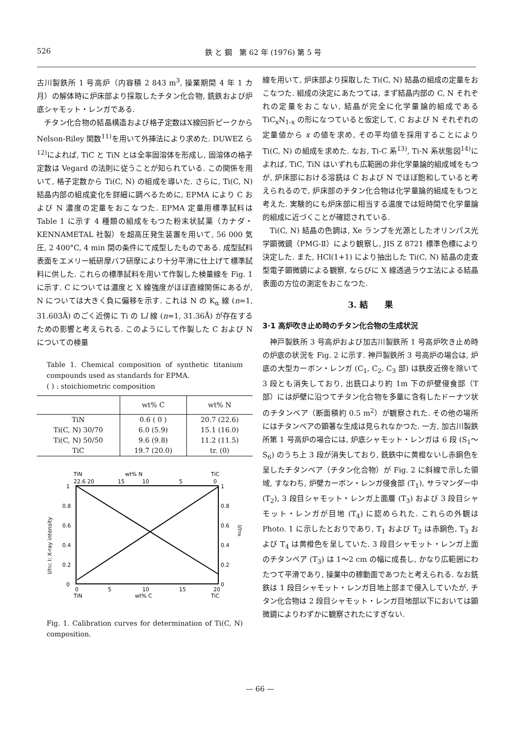526 鉄 と 鋼　第 62 年 (1976) 第 5 号
古川製鉄所 1 号高炉（内容積 2 843 m<sup>3</sup>, 操業期間 4 年 1 カ月）の解体時に炉床部より採取したチタン化合物, 銑鉄および炉底シャモット・レンガである.
チタン化合物の結晶構造および格子定数はX線回折ピークから Nelson-Riley 関数<sup>11)</sup>を用いて外挿法により求めた. DUWEZ ら<sup>12)</sup>によれば, TiC と TiN とは全率固溶体を形成し, 固溶体の格子定数は Vegard の法則に従うことが知られている. この関係を用いて, 格子定数から Ti(C, N) の組成を導いた. さらに, Ti(C, N) 結晶内部の組成変化を詳細に調べるために, EPMA により C および N 濃度の定量をおこなつた. EPMA 定量用標準試料は Table 1 に示す 4 種類の組成をもつた粉末状試薬（カナダ・KENNAMETAL 社製）を超高圧発生装置を用いて, 56 000 気圧, 2 400°C, 4 min 間の条件にて成型したものである. 成型試料表面をエメリー紙研摩バフ研摩により十分平滑に仕上げて標準試料に供した. これらの標準試料を用いて作製した検量線を Fig. 1 に示す. C については濃度と X 線強度がほぼ直線関係にあるが, N については大きく負に偏移を示す. これは N の K<sub>α</sub> 線 (n=1, 31.603Å) のごく近傍に Ti の Ll 線 (n=1, 31.36Å) が存在するための影響と考えられる. このようにして作製した C および N についての検量
Table 1. Chemical composition of synthetic titanium compounds used as standards for EPMA.
( ) : stoichiometric composition
| | wt% C | wt% N |
| --- | --- | --- |
| TiN | 0.6 ( 0 ) | 20.7 (22.6) |
| Ti(C, N) 30/70 | 6.0 (5.9) | 15.1 (16.0) |
| Ti(C, N) 50/50 | 9.6 (9.8) | 11.2 (11.5) |
| TiC | 19.7 (20.0) | tr. (0) |
TiN
wt% N
TiC
22.6 20
15
10
5
0
1
0.8
0.6
0.4
0.2
0
1
0.8
0.6
0.4
0.2
0
0
5
10
15
20
TiN
wt% C
TiC
I/ITiC I: X-ray intensity
I/ITiN
Fig. 1. Calibration curves for determination of Ti(C, N) composition.
線を用いて, 炉床部より採取した Ti(C, N) 結晶の組成の定量をおこなつた. 組成の決定にあたつては, まず結晶内部の C, N それぞれの定量をおこない, 結晶が完全に化学量論的組成である TiC<sub>x</sub>N<sub>1-x</sub> の形になつていると仮定して, C および N それぞれの定量値から x の値を求め, その平均値を採用することにより Ti(C, N) の組成を求めた. なお, Ti-C 系<sup>13)</sup>, Ti-N 系状態図<sup>14)</sup>によれば, TiC, TiN はいずれも広範囲の非化学量論的組成域をもつが, 炉床部における溶銑は C および N でほぼ飽和していると考えられるので, 炉床部のチタン化合物は化学量論的組成をもつと考えた. 実験的にも炉床部に相当する温度では短時間で化学量論的組成に近づくことが確認されている.
Ti(C, N) 結晶の色調は, Xe ランプを光源としたオリンパス光学顕微鏡（PMG-Ⅱ）により観察し, JIS Z 8721 標準色標により決定した. また, HCl(1+1) により抽出した Ti(C, N) 結晶の走査型電子顕微鏡による観察, ならびに X 線透過ラウエ法による結晶表面の方位の測定をおこなつた.
3. 結　　果
3·1 高炉吹き止め時のチタン化合物の生成状況
神戸製鉄所 3 号高炉および加古川製鉄所 1 号高炉吹き止め時の炉底の状況を Fig. 2 に示す. 神戸製鉄所 3 号高炉の場合は, 炉底の大型カーボン・レンガ (C<sub>1</sub>, C<sub>2</sub>, C<sub>3</sub> 部) は鉄皮近傍を除いて 3 段とも消失しており, 出銑口より約 1m 下の炉壁侵食部（T 部）には炉壁に沿つてチタン化合物を多量に含有したドーナツ状のチタンベア（断面積約 0.5 m<sup>2</sup>）が観察された. その他の場所にはチタンベアの顕著な生成は見られなかつた. 一方, 加古川製鉄所第 1 号高炉の場合には, 炉底シャモット・レンガは 6 段 (S<sub>1</sub>～S<sub>6</sub>) のうち上 3 段が消失しており, 銑鉄中に黄橙ないし赤銅色を呈したチタンベア（チタン化合物）が Fig. 2 に斜線で示した領域, すなわち, 炉壁カーボン・レンガ侵食部 (T<sub>1</sub>), サラマンダー中 (T<sub>2</sub>), 3 段目シャモット・レンガ上面層 (T<sub>3</sub>) および 3 段目シャモット・レンガが目地 (T<sub>4</sub>) に認められた. これらの外観は Photo. 1 に示したとおりであり, T<sub>1</sub> および T<sub>2</sub> は赤銅色, T<sub>3</sub> および T<sub>4</sub> は黄橙色を呈していた. 3 段目シャモット・レンガ上面のチタンベア (T<sub>3</sub>) は 1～2 cm の幅に成長し, かなり広範囲にわたつて平滑であり, 操業中の稼動面であつたと考えられる. なお銑鉄は 1 段目シャモット・レンガ目地上部まで侵入していたが, チタン化合物は 2 段目シャモット・レンガ目地部以下においては顕微鏡によりわずかに観察されたにすぎない.
— 66 —